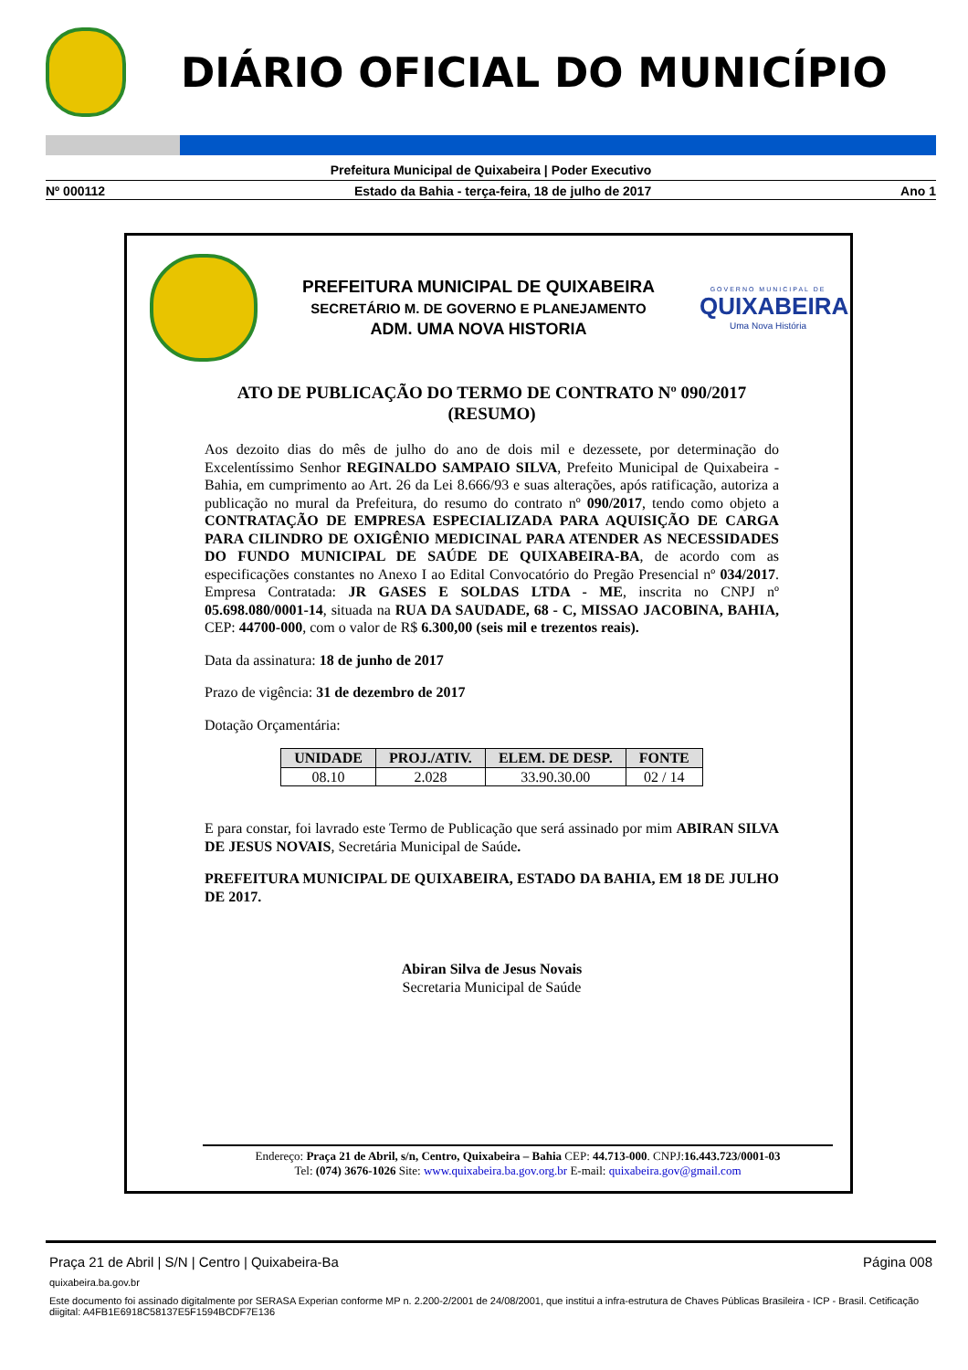DIÁRIO OFICIAL DO MUNICÍPIO
Prefeitura Municipal de Quixabeira | Poder Executivo
Nº 000112 Estado da Bahia - terça-feira, 18 de julho de 2017 Ano 1
PREFEITURA MUNICIPAL DE QUIXABEIRA
SECRETÁRIO M. DE GOVERNO E PLANEJAMENTO
ADM. UMA NOVA HISTORIA
GOVERNO MUNICIPAL DE
QUIXABEIRA
Uma Nova História
ATO DE PUBLICAÇÃO DO TERMO DE CONTRATO Nº 090/2017
(RESUMO)
Aos dezoito dias do mês de julho do ano de dois mil e dezessete, por determinação do Excelentíssimo Senhor REGINALDO SAMPAIO SILVA, Prefeito Municipal de Quixabeira - Bahia, em cumprimento ao Art. 26 da Lei 8.666/93 e suas alterações, após ratificação, autoriza a publicação no mural da Prefeitura, do resumo do contrato nº 090/2017, tendo como objeto a CONTRATAÇÃO DE EMPRESA ESPECIALIZADA PARA AQUISIÇÃO DE CARGA PARA CILINDRO DE OXIGÊNIO MEDICINAL PARA ATENDER AS NECESSIDADES DO FUNDO MUNICIPAL DE SAÚDE DE QUIXABEIRA-BA, de acordo com as especificações constantes no Anexo I ao Edital Convocatório do Pregão Presencial nº 034/2017. Empresa Contratada: JR GASES E SOLDAS LTDA - ME, inscrita no CNPJ nº 05.698.080/0001-14, situada na RUA DA SAUDADE, 68 - C, MISSAO JACOBINA, BAHIA, CEP: 44700-000, com o valor de R$ 6.300,00 (seis mil e trezentos reais).
Data da assinatura: 18 de junho de 2017
Prazo de vigência: 31 de dezembro de 2017
Dotação Orçamentária:
| UNIDADE | PROJ./ATIV. | ELEM. DE DESP. | FONTE |
| --- | --- | --- | --- |
| 08.10 | 2.028 | 33.90.30.00 | 02 / 14 |
E para constar, foi lavrado este Termo de Publicação que será assinado por mim ABIRAN SILVA DE JESUS NOVAIS, Secretária Municipal de Saúde.
PREFEITURA MUNICIPAL DE QUIXABEIRA, ESTADO DA BAHIA, EM 18 DE JULHO DE 2017.
Abiran Silva de Jesus Novais
Secretaria Municipal de Saúde
Endereço: Praça 21 de Abril, s/n, Centro, Quixabeira – Bahia CEP: 44.713-000. CNPJ:16.443.723/0001-03
Tel: (074) 3676-1026 Site: www.quixabeira.ba.gov.org.br E-mail: quixabeira.gov@gmail.com
Praça 21 de Abril | S/N | Centro | Quixabeira-Ba Página 008
quixabeira.ba.gov.br
Este documento foi assinado digitalmente por SERASA Experian conforme MP n. 2.200-2/2001 de 24/08/2001, que institui a infra-estrutura de Chaves Públicas Brasileira - ICP - Brasil. Cetificação diigital: A4FB1E6918C58137E5F1594BCDF7E136